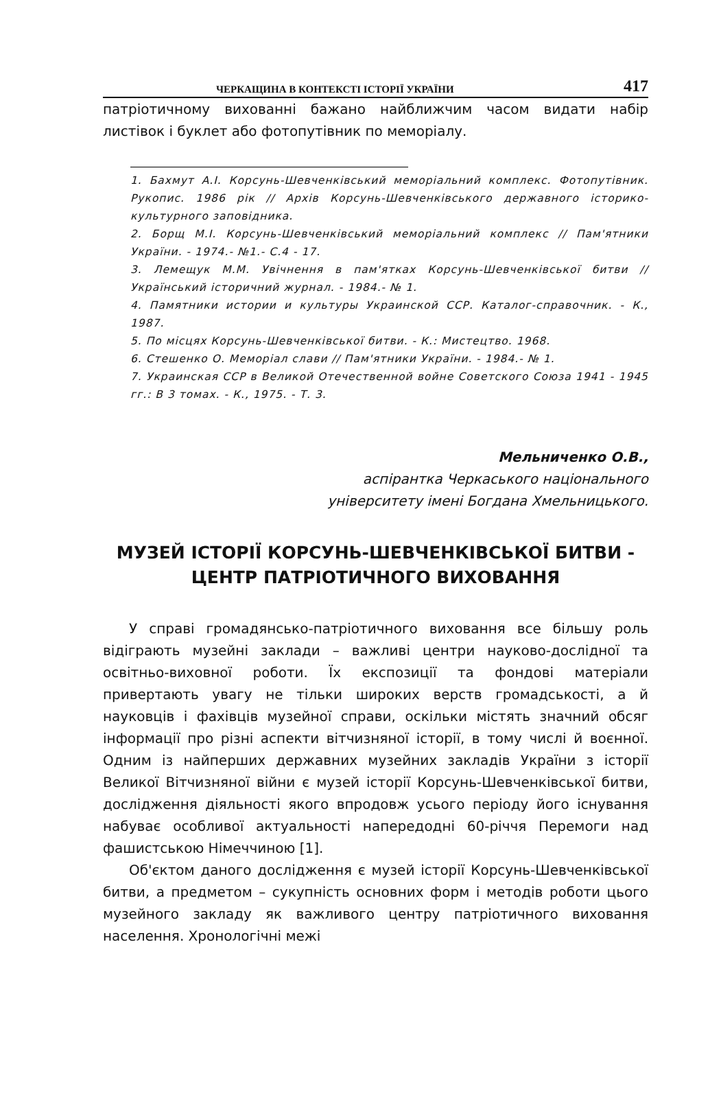ЧЕРКАЩИНА В КОНТЕКСТІ ІСТОРІЇ УКРАЇНИ 417
патріотичному вихованні бажано найближчим часом видати набір листівок і буклет або фотопутівник по меморіалу.
1. Бахмут А.І. Корсунь-Шевченківський меморіальний комплекс. Фотопутівник. Рукопис. 1986 рік // Архів Корсунь-Шевченківського державного історико-культурного заповідника.
2. Борщ М.І. Корсунь-Шевченківський меморіальний комплекс // Пам'ятники України. - 1974.- №1.- С.4 - 17.
3. Лемещук М.М. Увічнення в пам'ятках Корсунь-Шевченківської битви // Український історичний журнал. - 1984.- № 1.
4. Памятники истории и культуры Украинской ССР. Каталог-справочник. - К., 1987.
5. По місцях Корсунь-Шевченківської битви. - К.: Мистецтво. 1968.
6. Стешенко О. Меморіал слави // Пам'ятники України. - 1984.- № 1.
7. Украинская ССР в Великой Отечественной войне Советского Союза 1941 - 1945 гг.: В 3 томах. - К., 1975. - Т. 3.
Мельниченко О.В.,
аспірантка Черкаського національного
університету імені Богдана Хмельницького.
МУЗЕЙ ІСТОРІЇ КОРСУНЬ-ШЕВЧЕНКІВСЬКОЇ БИТВИ - ЦЕНТР ПАТРІОТИЧНОГО ВИХОВАННЯ
У справі громадянсько-патріотичного виховання все більшу роль відіграють музейні заклади – важливі центри науково-дослідної та освітньо-виховної роботи. Їх експозиції та фондові матеріали привертають увагу не тільки широких верств громадськості, а й науковців і фахівців музейної справи, оскільки містять значний обсяг інформації про різні аспекти вітчизняної історії, в тому числі й воєнної. Одним із найперших державних музейних закладів України з історії Великої Вітчизняної війни є музей історії Корсунь-Шевченківської битви, дослідження діяльності якого впродовж усього періоду його існування набуває особливої актуальності напередодні 60-річчя Перемоги над фашистською Німеччиною [1].
Об'єктом даного дослідження є музей історії Корсунь-Шевченківської битви, а предметом – сукупність основних форм і методів роботи цього музейного закладу як важливого центру патріотичного виховання населення. Хронологічні межі